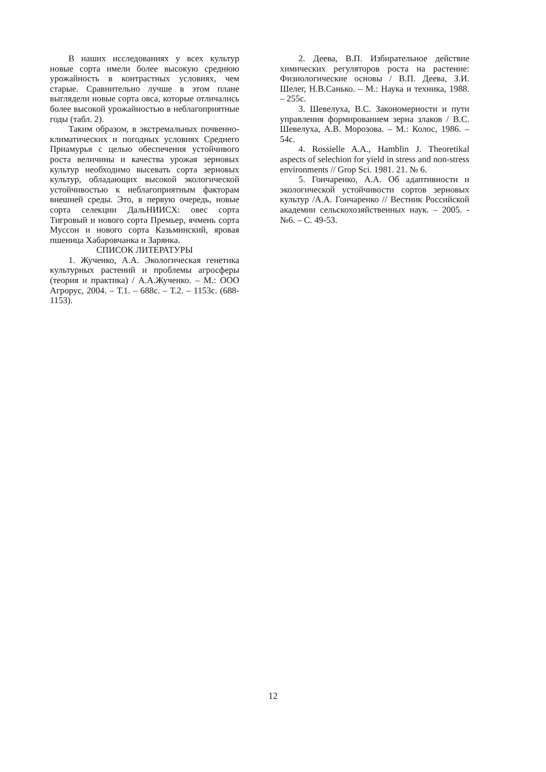В наших исследованиях у всех культур новые сорта имели более высокую среднюю урожайность в контрастных условиях, чем старые. Сравнительно лучше в этом плане выглядели новые сорта овса, которые отличались более высокой урожайностью в неблагоприятные годы (табл. 2).
Таким образом, в экстремальных почвенно-климатических и погодных условиях Среднего Приамурья с целью обеспечения устойчивого роста величины и качества урожая зерновых культур необходимо высевать сорта зерновых культур, обладающих высокой экологической устойчивостью к неблагоприятным факторам внешней среды. Это, в первую очередь, новые сорта селекции ДальНИИСХ: овес сорта Тигровый и нового сорта Премьер, ячмень сорта Муссон и нового сорта Казьминский, яровая пшеница Хабаровчанка и Зарянка.
СПИСОК ЛИТЕРАТУРЫ
1. Жученко, А.А. Экологическая генетика культурных растений и проблемы агросферы (теория и практика) / А.А.Жученко. – М.: ООО Агрорус, 2004. – Т.1. – 688с. – Т.2. – 1153с. (688-1153).
2. Деева, В.П. Избирательное действие химических регуляторов роста на растение: Физиологические основы / В.П. Деева, З.И. Шелег, Н.В.Санько. – М.: Наука и техника, 1988. – 255с.
3. Шевелуха, В.С. Закономерности и пути управления формированием зерна злаков / В.С. Шевелуха, А.В. Морозова. – М.: Колос, 1986. – 54с.
4. Rossielle A.A., Hamblin J. Theoretikal aspects of selechion for yield in stress and non-stress environments // Grop Sci. 1981. 21. № 6.
5. Гончаренко, А.А. Об адаптивности и экологической устойчивости сортов зерновых культур /А.А. Гончаренко // Вестник Российской академии сельскохозяйственных наук. – 2005. - №6. – С. 49-53.
12